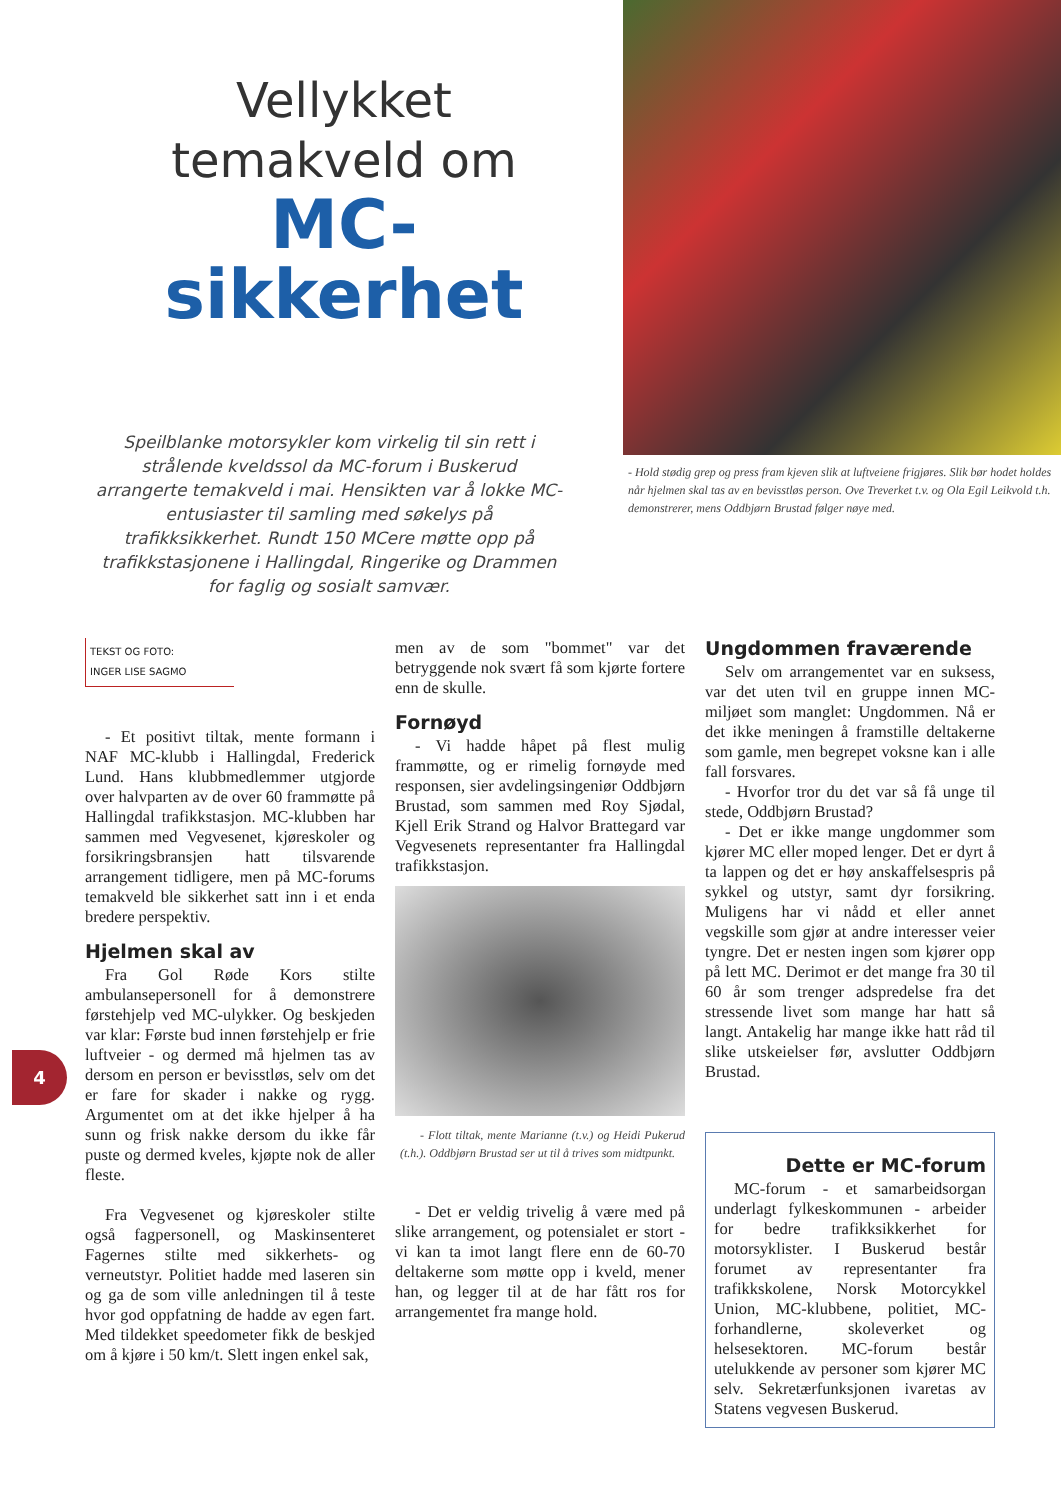Vellykket temakveld om
MC-sikkerhet
Speilblanke motorsykler kom virkelig til sin rett i strålende kveldssol da MC-forum i Buskerud arrangerte temakveld i mai. Hensikten var å lokke MC-entusiaster til samling med søkelys på trafikksikkerhet. Rundt 150 MCere møtte opp på trafikkstasjonene i Hallingdal, Ringerike og Drammen for faglig og sosialt samvær.
- Hold stødig grep og press fram kjeven slik at luftveiene frigjøres. Slik bør hodet holdes når hjelmen skal tas av en bevisstløs person. Ove Treverket t.v. og Ola Egil Leikvold t.h. demonstrerer, mens Oddbjørn Brustad følger nøye med.
TEKST OG FOTO:
INGER LISE SAGMO
- Et positivt tiltak, mente formann i NAF MC-klubb i Hallingdal, Frederick Lund. Hans klubbmedlemmer utgjorde over halvparten av de over 60 frammøtte på Hallingdal trafikkstasjon. MC-klubben har sammen med Vegvesenet, kjøreskoler og forsikringsbransjen hatt tilsvarende arrangement tidligere, men på MC-forums temakveld ble sikkerhet satt inn i et enda bredere perspektiv.
Hjelmen skal av
Fra Gol Røde Kors stilte ambulansepersonell for å demonstrere førstehjelp ved MC-ulykker. Og beskjeden var klar: Første bud innen førstehjelp er frie luftveier - og dermed må hjelmen tas av dersom en person er bevisstløs, selv om det er fare for skader i nakke og rygg. Argumentet om at det ikke hjelper å ha sunn og frisk nakke dersom du ikke får puste og dermed kveles, kjøpte nok de aller fleste.
Fra Vegvesenet og kjøreskoler stilte også fagpersonell, og Maskinsenteret Fagernes stilte med sikkerhets- og verneutstyr. Politiet hadde med laseren sin og ga de som ville anledningen til å teste hvor god oppfatning de hadde av egen fart. Med tildekket speedometer fikk de beskjed om å kjøre i 50 km/t. Slett ingen enkel sak,
men av de som "bommet" var det betryggende nok svært få som kjørte fortere enn de skulle.
Fornøyd
- Vi hadde håpet på flest mulig frammøtte, og er rimelig fornøyde med responsen, sier avdelingsingeniør Oddbjørn Brustad, som sammen med Roy Sjødal, Kjell Erik Strand og Halvor Brattegard var Vegvesenets representanter fra Hallingdal trafikkstasjon.
- Flott tiltak, mente Marianne (t.v.) og Heidi Pukerud (t.h.). Oddbjørn Brustad ser ut til å trives som midtpunkt.
- Det er veldig trivelig å være med på slike arrangement, og potensialet er stort - vi kan ta imot langt flere enn de 60-70 deltakerne som møtte opp i kveld, mener han, og legger til at de har fått ros for arrangementet fra mange hold.
Ungdommen fraværende
Selv om arrangementet var en suksess, var det uten tvil en gruppe innen MC-miljøet som manglet: Ungdommen. Nå er det ikke meningen å framstille deltakerne som gamle, men begrepet voksne kan i alle fall forsvares.
- Hvorfor tror du det var så få unge til stede, Oddbjørn Brustad?
- Det er ikke mange ungdommer som kjører MC eller moped lenger. Det er dyrt å ta lappen og det er høy anskaffelsespris på sykkel og utstyr, samt dyr forsikring. Muligens har vi nådd et eller annet vegskille som gjør at andre interesser veier tyngre. Det er nesten ingen som kjører opp på lett MC. Derimot er det mange fra 30 til 60 år som trenger adspredelse fra det stressende livet som mange har hatt så langt. Antakelig har mange ikke hatt råd til slike utskeielser før, avslutter Oddbjørn Brustad.
Dette er MC-forum
MC-forum - et samarbeidsorgan underlagt fylkeskommunen - arbeider for bedre trafikksikkerhet for motorsyklister. I Buskerud består forumet av representanter fra trafikkskolene, Norsk Motorcykkel Union, MC-klubbene, politiet, MC-forhandlerne, skoleverket og helsesektoren. MC-forum består utelukkende av personer som kjører MC selv. Sekretærfunksjonen ivaretas av Statens vegvesen Buskerud.
4